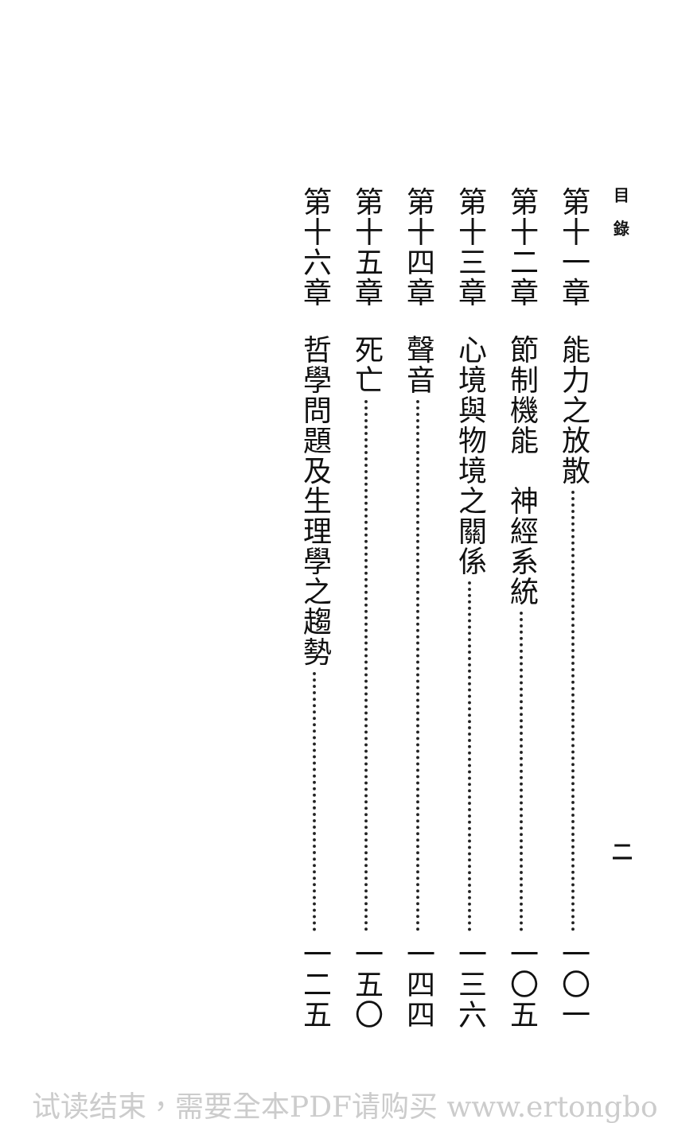目 錄 二
第十一章 能力之放散 一〇一
第十二章 節制機能　神經系統 一〇五
第十三章 心境與物境之關係 一三六
第十四章 聲音 一四四
第十五章 死亡 一五〇
第十六章 哲學問題及生理學之趨勢 一二五
试读结束，需要全本PDF请购买 www.ertongbo